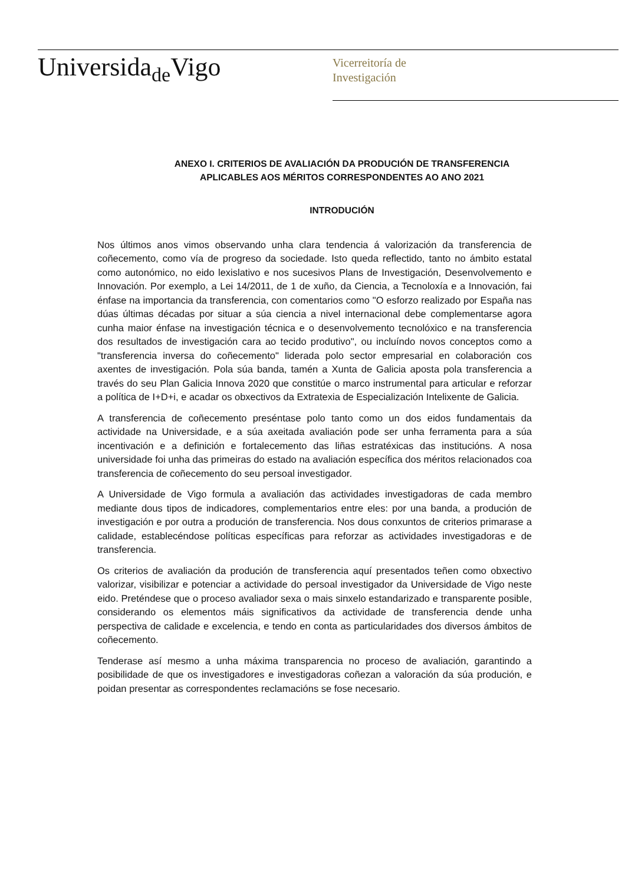Universida<sub>de</sub>Vigo
Vicerreitoría de
Investigación
ANEXO I. CRITERIOS DE AVALIACIÓN DA PRODUCIÓN DE TRANSFERENCIA
APLICABLES AOS MÉRITOS CORRESPONDENTES AO ANO 2021
INTRODUCIÓN
Nos últimos anos vimos observando unha clara tendencia á valorización da transferencia de coñecemento, como vía de progreso da sociedade. Isto queda reflectido, tanto no ámbito estatal como autonómico, no eido lexislativo e nos sucesivos Plans de Investigación, Desenvolvemento e Innovación. Por exemplo, a Lei 14/2011, de 1 de xuño, da Ciencia, a Tecnoloxía e a Innovación, fai énfase na importancia da transferencia, con comentarios como "O esforzo realizado por España nas dúas últimas décadas por situar a súa ciencia a nivel internacional debe complementarse agora cunha maior énfase na investigación técnica e o desenvolvemento tecnolóxico e na transferencia dos resultados de investigación cara ao tecido produtivo", ou incluíndo novos conceptos como a "transferencia inversa do coñecemento" liderada polo sector empresarial en colaboración cos axentes de investigación. Pola súa banda, tamén a Xunta de Galicia aposta pola transferencia a través do seu Plan Galicia Innova 2020 que constitúe o marco instrumental para articular e reforzar a política de I+D+i, e acadar os obxectivos da Extratexia de Especialización Intelixente de Galicia.
A transferencia de coñecemento preséntase polo tanto como un dos eidos fundamentais da actividade na Universidade, e a súa axeitada avaliación pode ser unha ferramenta para a súa incentivación e a definición e fortalecemento das liñas estratéxicas das institucións. A nosa universidade foi unha das primeiras do estado na avaliación específica dos méritos relacionados coa transferencia de coñecemento do seu persoal investigador.
A Universidade de Vigo formula a avaliación das actividades investigadoras de cada membro mediante dous tipos de indicadores, complementarios entre eles: por una banda, a produción de investigación e por outra a produción de transferencia. Nos dous conxuntos de criterios primarase a calidade, establecéndose políticas específicas para reforzar as actividades investigadoras e de transferencia.
Os criterios de avaliación da produción de transferencia aquí presentados teñen como obxectivo valorizar, visibilizar e potenciar a actividade do persoal investigador da Universidade de Vigo neste eido. Preténdese que o proceso avaliador sexa o mais sinxelo estandarizado e transparente posible, considerando os elementos máis significativos da actividade de transferencia dende unha perspectiva de calidade e excelencia, e tendo en conta as particularidades dos diversos ámbitos de coñecemento.
Tenderase así mesmo a unha máxima transparencia no proceso de avaliación, garantindo a posibilidade de que os investigadores e investigadoras coñezan a valoración da súa produción, e poidan presentar as correspondentes reclamacións se fose necesario.